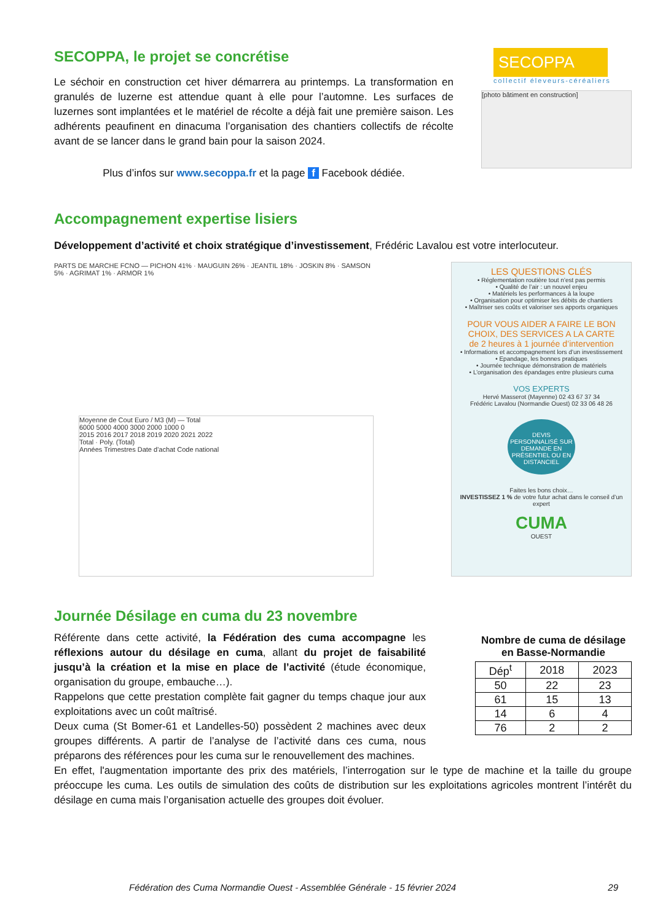SECOPPA, le projet se concrétise
Le séchoir en construction cet hiver démarrera au printemps. La transformation en granulés de luzerne est attendue quant à elle pour l’automne. Les surfaces de luzernes sont implantées et le matériel de récolte a déjà fait une première saison. Les adhérents peaufinent en dinacuma l’organisation des chantiers collectifs de récolte avant de se lancer dans le grand bain pour la saison 2024.
Plus d’infos sur www.secoppa.fr et la page f Facebook dédiée.
SECOPPA
collectif éleveurs-céréaliers
[photo bâtiment en construction]
Accompagnement expertise lisiers
Développement d’activité et choix stratégique d’investissement, Frédéric Lavalou est votre interlocuteur.
PARTS DE MARCHE FCNO — PICHON 41% · MAUGUIN 26% · JEANTIL 18% · JOSKIN 8% · SAMSON 5% · AGRIMAT 1% · ARMOR 1%
Moyenne de Cout Euro / M3 (M) — Total
6000 5000 4000 3000 2000 1000 0
2015 2016 2017 2018 2019 2020 2021 2022
Total · Poly. (Total)
Années Trimestres Date d'achat Code national
LES QUESTIONS CLÉS
• Réglementation routière tout n’est pas permis
• Qualité de l’air : un nouvel enjeu
• Matériels les performances à la loupe
• Organisation pour optimiser les débits de chantiers
• Maîtriser ses coûts et valoriser ses apports organiques
POUR VOUS AIDER A FAIRE LE BON CHOIX, DES SERVICES A LA CARTE
de 2 heures à 1 journée d’intervention
• Informations et accompagnement lors d’un investissement
• Epandage, les bonnes pratiques
• Journée technique démonstration de matériels
• L’organisation des épandages entre plusieurs cuma
VOS EXPERTS
Hervé Masserot (Mayenne) 02 43 67 37 34
Frédéric Lavalou (Normandie Ouest) 02 33 06 48 26
DEVIS PERSONNALISÉ SUR DEMANDE EN PRÉSENTIEL OU EN DISTANCIEL
Faites les bons choix…
INVESTISSEZ 1 % de votre futur achat dans le conseil d’un expert
CUMA
OUEST
Journée Désilage en cuma du 23 novembre
Référente dans cette activité, la Fédération des cuma accompagne les réflexions autour du désilage en cuma, allant du projet de faisabilité jusqu’à la création et la mise en place de l’activité (étude économique, organisation du groupe, embauche…).
Rappelons que cette prestation complète fait gagner du temps chaque jour aux exploitations avec un coût maîtrisé.
Deux cuma (St Bomer-61 et Landelles-50) possèdent 2 machines avec deux groupes différents. A partir de l’analyse de l’activité dans ces cuma, nous préparons des références pour les cuma sur le renouvellement des machines.
Nombre de cuma de désilage en Basse-Normandie
| Dép<sup>t</sup> | 2018 | 2023 |
| --- | --- | --- |
| 50 | 22 | 23 |
| 61 | 15 | 13 |
| 14 | 6 | 4 |
| 76 | 2 | 2 |
En effet, l'augmentation importante des prix des matériels, l’interrogation sur le type de machine et la taille du groupe préoccupe les cuma. Les outils de simulation des coûts de distribution sur les exploitations agricoles montrent l’intérêt du désilage en cuma mais l’organisation actuelle des groupes doit évoluer.
Fédération des Cuma Normandie Ouest - Assemblée Générale - 15 février 2024 29